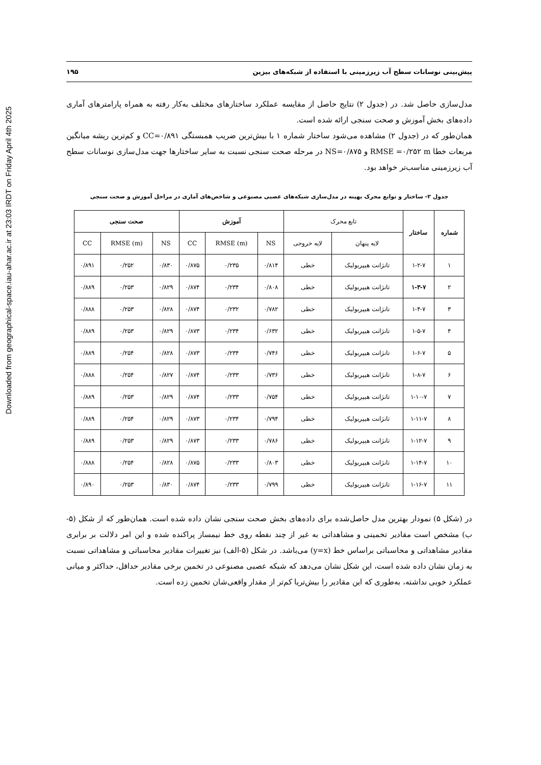Downloaded from geographical-space.iau-ahar.ac.ir at 23:03 IRDT on Friday April 4th 2025
پیش‌بینی نوسانات سطح آب زیرزمینی با استفاده از شبکه‌های بیزین ۱۹۵
مدل‌سازی حاصل شد. در (جدول ۲) نتایج حاصل از مقایسه عملکرد ساختارهای مختلف به‌کار رفته به همراه پارامترهای آماری داده‌های بخش آموزش و صحت سنجی ارائه شده است.
همان‌طور که در (جدول ۲) مشاهده می‌شود ساختار شماره ۱ با بیش‌ترین ضریب همبستگی CC=۰/۸۹۱ و کم‌ترین ریشه میانگین مربعات خطا RMSE =۰/۲۵۲ m و NS=۰/۸۷۵ در مرحله صحت سنجی نسبت به سایر ساختارها جهت مدل‌سازی نوسانات سطح آب زیرزمینی مناسب‌تر خواهد بود.
جدول ۲- ساختار و توابع محرک بهینه در مدل‌سازی شبکه‌های عصبی مصنوعی و شاخص‌های آماری در مراحل آموزش و صحت سنجی
| شماره | ساختار | تابع محرک | | آموزش | | | صحت سنجی | | |
| | | لایه پنهان | لایه خروجی | NS | RMSE (m) | CC | NS | RMSE (m) | CC |
| ۱ | ۱-۲-۷ | تانژانت هیپربولیک | خطی | ۰/۸۱۴ | ۰/۲۳۵ | ۰/۸۷۵ | ۰/۸۳۰ | ۰/۲۵۲ | ۰/۸۹۱ |
| ۲ | ۱-۳-۷ | تانژانت هیپربولیک | خطی | ۰/۸۰۸ | ۰/۲۳۴ | ۰/۸۷۴ | ۰/۸۲۹ | ۰/۲۵۳ | ۰/۸۸۹ |
| ۳ | ۱-۴-۷ | تانژانت هیپربولیک | خطی | ۰/۷۸۲ | ۰/۲۳۲ | ۰/۸۷۴ | ۰/۸۲۸ | ۰/۲۵۳ | ۰/۸۸۸ |
| ۴ | ۱-۵-۷ | تانژانت هیپربولیک | خطی | ۰/۶۳۲ | ۰/۲۳۴ | ۰/۸۷۳ | ۰/۸۲۹ | ۰/۲۵۳ | ۰/۸۸۹ |
| ۵ | ۱-۶-۷ | تانژانت هیپربولیک | خطی | ۰/۷۴۶ | ۰/۲۳۴ | ۰/۸۷۳ | ۰/۸۲۸ | ۰/۲۵۴ | ۰/۸۸۹ |
| ۶ | ۱-۸-۷ | تانژانت هیپربولیک | خطی | ۰/۷۳۶ | ۰/۲۳۳ | ۰/۸۷۴ | ۰/۸۲۷ | ۰/۲۵۴ | ۰/۸۸۸ |
| ۷ | ۱-۱۰-۷ | تانژانت هیپربولیک | خطی | ۰/۷۵۴ | ۰/۲۳۳ | ۰/۸۷۴ | ۰/۸۲۹ | ۰/۲۵۳ | ۰/۸۸۹ |
| ۸ | ۱-۱۱-۷ | تانژانت هیپربولیک | خطی | ۰/۷۹۴ | ۰/۲۳۴ | ۰/۸۷۳ | ۰/۸۲۹ | ۰/۲۵۴ | ۰/۸۸۹ |
| ۹ | ۱-۱۲-۷ | تانژانت هیپربولیک | خطی | ۰/۷۸۶ | ۰/۲۳۳ | ۰/۸۷۳ | ۰/۸۲۹ | ۰/۲۵۳ | ۰/۸۸۹ |
| ۱۰ | ۱-۱۴-۷ | تانژانت هیپربولیک | خطی | ۰/۸۰۳ | ۰/۲۳۳ | ۰/۸۷۵ | ۰/۸۲۸ | ۰/۲۵۴ | ۰/۸۸۸ |
| ۱۱ | ۱-۱۶-۷ | تانژانت هیپربولیک | خطی | ۰/۷۹۹ | ۰/۲۳۳ | ۰/۸۷۴ | ۰/۸۳۰ | ۰/۲۵۳ | ۰/۸۹۰ |
در (شکل ۵) نمودار بهترین مدل حاصل‌شده برای داده‌های بخش صحت سنجی نشان داده شده است. همان‌طور که از شکل (۵-ب) مشخص است مقادیر تخمینی و مشاهداتی به غیر از چند نقطه روی خط نیمساز پراکنده شده و این امر دلالت بر برابری مقادیر مشاهداتی و محاسباتی براساس خط (y=x) می‌باشد. در شکل (۵-الف) نیز تغییرات مقادیر محاسباتی و مشاهداتی نسبت به زمان نشان داده شده است، این شکل نشان می‌دهد که شبکه عصبی مصنوعی در تخمین برخی مقادیر حداقل، حداکثر و میانی عملکرد خوبی نداشته، به‌طوری که این مقادیر را بیش‌تریا کم‌تر از مقدار واقعی‌شان تخمین زده است.